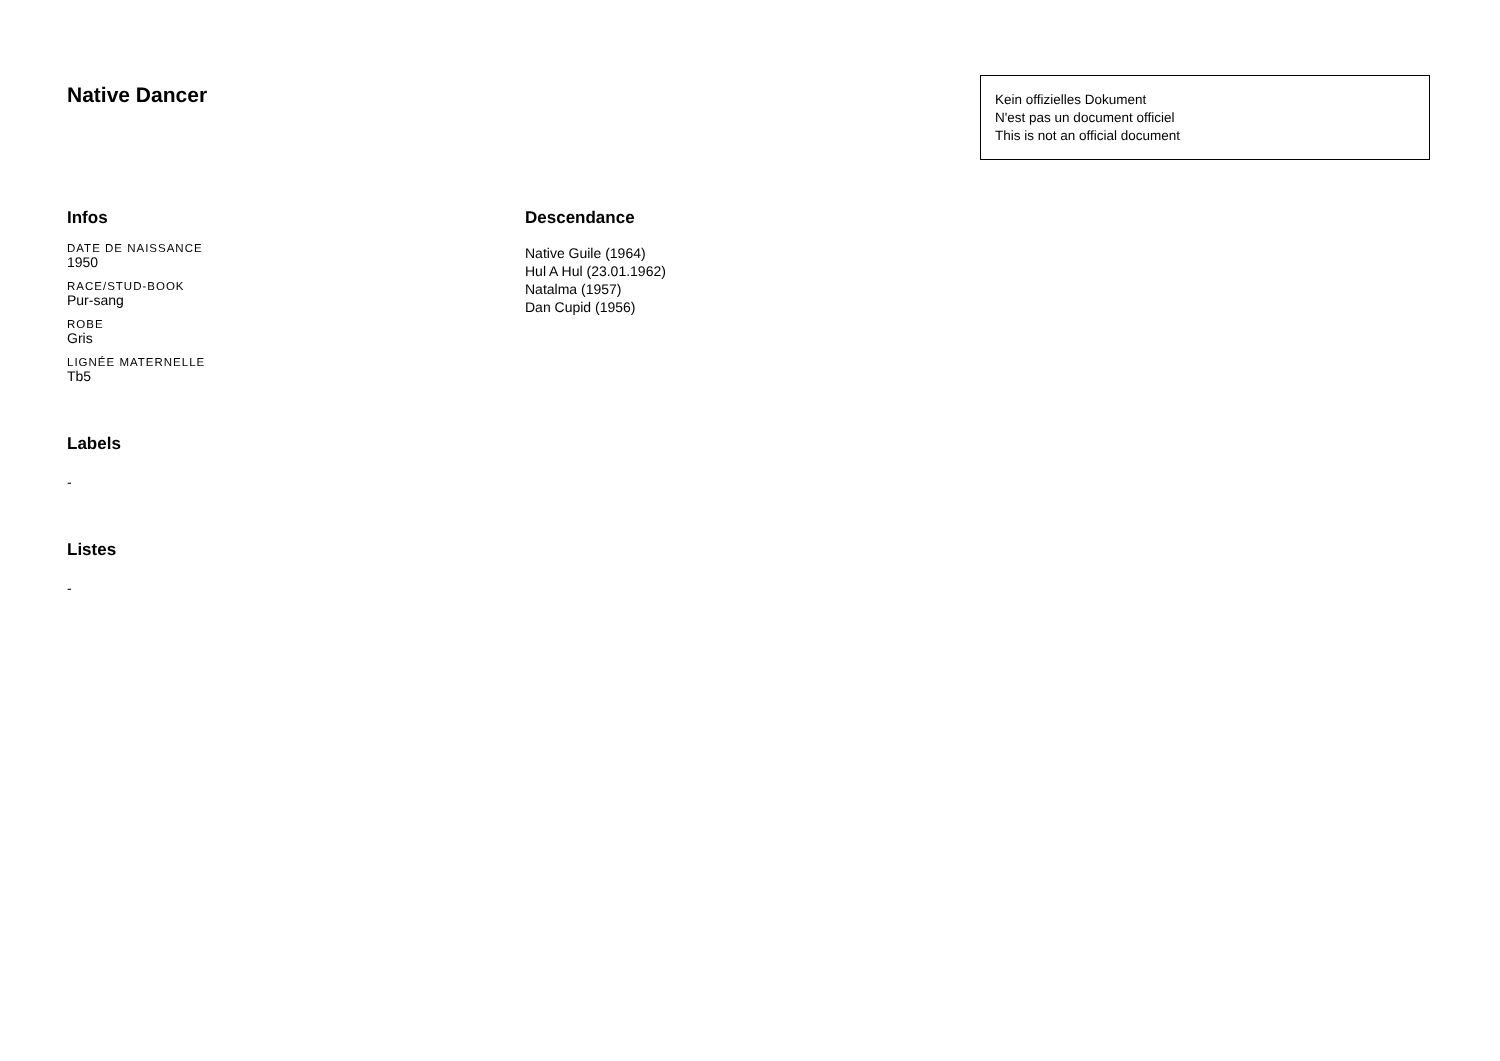Native Dancer
Kein offizielles Dokument
N'est pas un document officiel
This is not an official document
Infos
DATE DE NAISSANCE
1950
RACE/STUD-BOOK
Pur-sang
ROBE
Gris
LIGNÉE MATERNELLE
Tb5
Labels
-
Listes
-
Descendance
Native Guile (1964)
Hul A Hul (23.01.1962)
Natalma (1957)
Dan Cupid (1956)